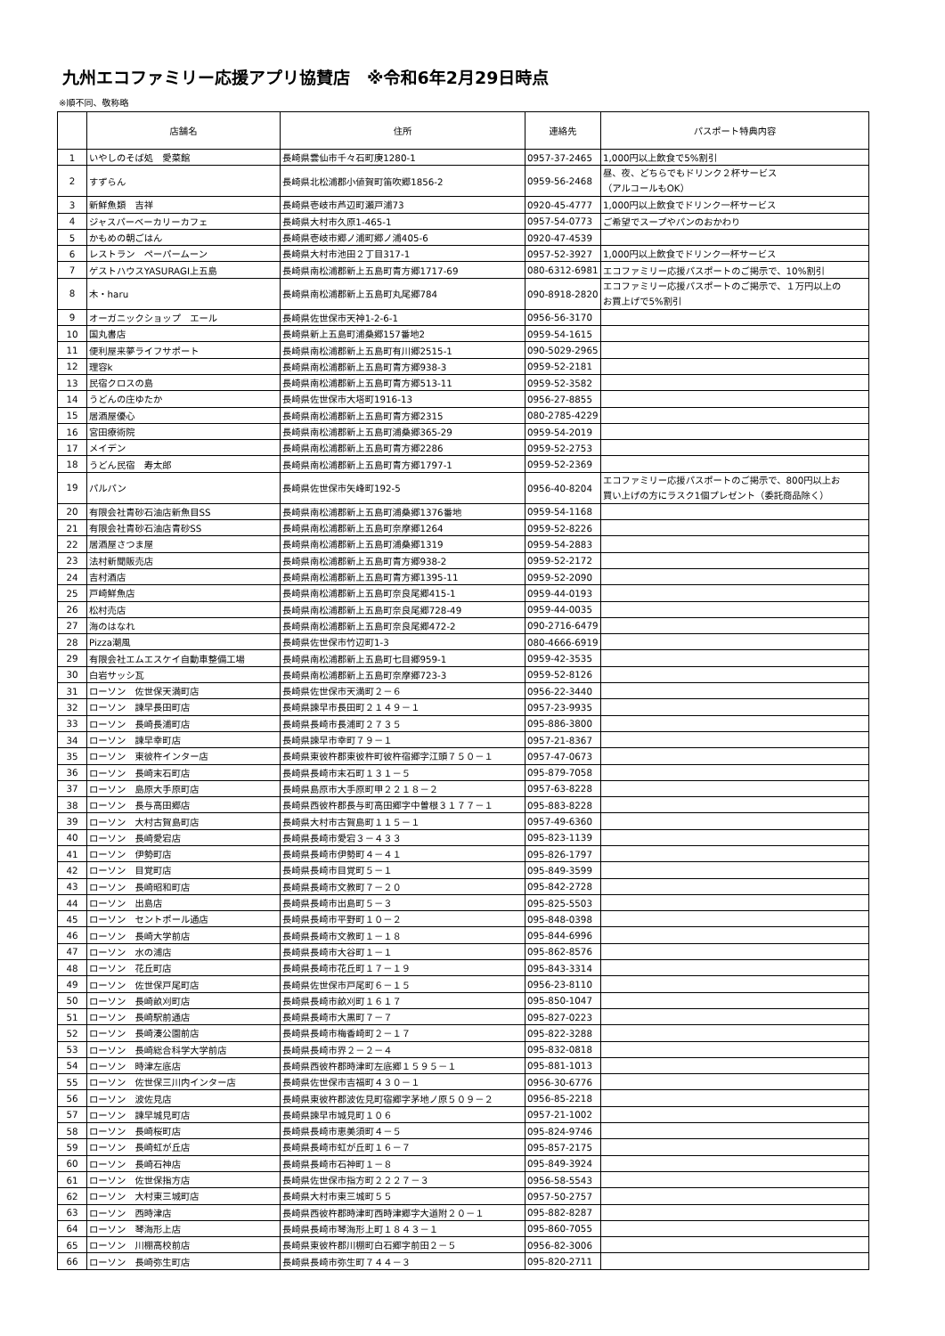九州エコファミリー応援アプリ協賛店　※令和6年2月29日時点
※順不同、敬称略
| | 店舗名 | 住所 | 連絡先 | パスポート特典内容 |
| --- | --- | --- | --- | --- |
| 1 | いやしのそば処 愛菜館 | 長崎県雲仙市千々石町庚1280-1 | 0957-37-2465 | 1,000円以上飲食で5%割引 |
| 2 | すずらん | 長崎県北松浦郡小値賀町笛吹郷1856-2 | 0959-56-2468 | 昼、夜、どちらでもドリンク２杯サービス （アルコールもOK） |
| 3 | 新鮮魚類 吉祥 | 長崎県壱岐市芦辺町瀬戸浦73 | 0920-45-4777 | 1,000円以上飲食でドリンク一杯サービス |
| 4 | ジャスパーベーカリーカフェ | 長崎県大村市久原1-465-1 | 0957-54-0773 | ご希望でスープやパンのおかわり |
| 5 | かもめの朝ごはん | 長崎県壱岐市郷ノ浦町郷ノ浦405-6 | 0920-47-4539 | |
| 6 | レストラン ペーパームーン | 長崎県大村市池田２丁目317-1 | 0957-52-3927 | 1,000円以上飲食でドリンク一杯サービス |
| 7 | ゲストハウスYASURAGI上五島 | 長崎県南松浦郡新上五島町青方郷1717-69 | 080-6312-6981 | エコファミリー応援パスポートのご掲示で、10%割引 |
| 8 | 木・haru | 長崎県南松浦郡新上五島町丸尾郷784 | 090-8918-2820 | エコファミリー応援パスポートのご掲示で、１万円以上の お買上げで5%割引 |
| 9 | オーガニックショップ エール | 長崎県佐世保市天神1-2-6-1 | 0956-56-3170 | |
| 10 | 国丸書店 | 長崎県新上五島町浦桑郷157番地2 | 0959-54-1615 | |
| 11 | 便利屋来夢ライフサポート | 長崎県南松浦郡新上五島町有川郷2515-1 | 090-5029-2965 | |
| 12 | 理容k | 長崎県南松浦郡新上五島町青方郷938-3 | 0959-52-2181 | |
| 13 | 民宿クロスの島 | 長崎県南松浦郡新上五島町青方郷513-11 | 0959-52-3582 | |
| 14 | うどんの庄ゆたか | 長崎県佐世保市大塔町1916-13 | 0956-27-8855 | |
| 15 | 居酒屋優心 | 長崎県南松浦郡新上五島町青方郷2315 | 080-2785-4229 | |
| 16 | 宮田療術院 | 長崎県南松浦郡新上五島町浦桑郷365-29 | 0959-54-2019 | |
| 17 | メイデン | 長崎県南松浦郡新上五島町青方郷2286 | 0959-52-2753 | |
| 18 | うどん民宿 寿太郎 | 長崎県南松浦郡新上五島町青方郷1797-1 | 0959-52-2369 | |
| 19 | パルパン | 長崎県佐世保市矢峰町192-5 | 0956-40-8204 | エコファミリー応援パスポートのご掲示で、800円以上お 買い上げの方にラスク1個プレゼント（委託商品除く） |
| 20 | 有限会社青砂石油店新魚目SS | 長崎県南松浦郡新上五島町浦桑郷1376番地 | 0959-54-1168 | |
| 21 | 有限会社青砂石油店青砂SS | 長崎県南松浦郡新上五島町奈摩郷1264 | 0959-52-8226 | |
| 22 | 居酒屋さつま屋 | 長崎県南松浦郡新上五島町浦桑郷1319 | 0959-54-2883 | |
| 23 | 法村新聞販売店 | 長崎県南松浦郡新上五島町青方郷938-2 | 0959-52-2172 | |
| 24 | 吉村酒店 | 長崎県南松浦郡新上五島町青方郷1395-11 | 0959-52-2090 | |
| 25 | 戸崎鮮魚店 | 長崎県南松浦郡新上五島町奈良尾郷415-1 | 0959-44-0193 | |
| 26 | 松村売店 | 長崎県南松浦郡新上五島町奈良尾郷728-49 | 0959-44-0035 | |
| 27 | 海のはなれ | 長崎県南松浦郡新上五島町奈良尾郷472-2 | 090-2716-6479 | |
| 28 | Pizza潮風 | 長崎県佐世保市竹辺町1-3 | 080-4666-6919 | |
| 29 | 有限会社エムエスケイ自動車整備工場 | 長崎県南松浦郡新上五島町七目郷959-1 | 0959-42-3535 | |
| 30 | 白岩サッシ瓦 | 長崎県南松浦郡新上五島町奈摩郷723-3 | 0959-52-8126 | |
| 31 | ローソン 佐世保天満町店 | 長崎県佐世保市天満町２－６ | 0956-22-3440 | |
| 32 | ローソン 諫早長田町店 | 長崎県諫早市長田町２１４９－１ | 0957-23-9935 | |
| 33 | ローソン 長崎長浦町店 | 長崎県長崎市長浦町２７３５ | 095-886-3800 | |
| 34 | ローソン 諫早幸町店 | 長崎県諫早市幸町７９－１ | 0957-21-8367 | |
| 35 | ローソン 東彼杵インター店 | 長崎県東彼杵郡東彼杵町彼杵宿郷字江頭７５０－１ | 0957-47-0673 | |
| 36 | ローソン 長崎末石町店 | 長崎県長崎市末石町１３１－５ | 095-879-7058 | |
| 37 | ローソン 島原大手原町店 | 長崎県島原市大手原町甲２２１８－２ | 0957-63-8228 | |
| 38 | ローソン 長与高田郷店 | 長崎県西彼杵郡長与町高田郷字中曽根３１７７－１ | 095-883-8228 | |
| 39 | ローソン 大村古賀島町店 | 長崎県大村市古賀島町１１５－１ | 0957-49-6360 | |
| 40 | ローソン 長崎愛宕店 | 長崎県長崎市愛宕３－４３３ | 095-823-1139 | |
| 41 | ローソン 伊勢町店 | 長崎県長崎市伊勢町４－４１ | 095-826-1797 | |
| 42 | ローソン 目覚町店 | 長崎県長崎市目覚町５－１ | 095-849-3599 | |
| 43 | ローソン 長崎昭和町店 | 長崎県長崎市文教町７－２０ | 095-842-2728 | |
| 44 | ローソン 出島店 | 長崎県長崎市出島町５－３ | 095-825-5503 | |
| 45 | ローソン セントポール通店 | 長崎県長崎市平野町１０－２ | 095-848-0398 | |
| 46 | ローソン 長崎大学前店 | 長崎県長崎市文教町１－１８ | 095-844-6996 | |
| 47 | ローソン 水の浦店 | 長崎県長崎市大谷町１－１ | 095-862-8576 | |
| 48 | ローソン 花丘町店 | 長崎県長崎市花丘町１７－１９ | 095-843-3314 | |
| 49 | ローソン 佐世保戸尾町店 | 長崎県佐世保市戸尾町６－１５ | 0956-23-8110 | |
| 50 | ローソン 長崎畝刈町店 | 長崎県長崎市畝刈町１６１７ | 095-850-1047 | |
| 51 | ローソン 長崎駅前通店 | 長崎県長崎市大黒町７－７ | 095-827-0223 | |
| 52 | ローソン 長崎湊公園前店 | 長崎県長崎市梅香崎町２－１７ | 095-822-3288 | |
| 53 | ローソン 長崎総合科学大学前店 | 長崎県長崎市界２－２－４ | 095-832-0818 | |
| 54 | ローソン 時津左底店 | 長崎県西彼杵郡時津町左底郷１５９５－１ | 095-881-1013 | |
| 55 | ローソン 佐世保三川内インター店 | 長崎県佐世保市吉福町４３０－１ | 0956-30-6776 | |
| 56 | ローソン 波佐見店 | 長崎県東彼杵郡波佐見町宿郷字茅地ノ原５０９－２ | 0956-85-2218 | |
| 57 | ローソン 諫早城見町店 | 長崎県諫早市城見町１０６ | 0957-21-1002 | |
| 58 | ローソン 長崎桜町店 | 長崎県長崎市恵美須町４－５ | 095-824-9746 | |
| 59 | ローソン 長崎虹が丘店 | 長崎県長崎市虹が丘町１６－７ | 095-857-2175 | |
| 60 | ローソン 長崎石神店 | 長崎県長崎市石神町１－８ | 095-849-3924 | |
| 61 | ローソン 佐世保指方店 | 長崎県佐世保市指方町２２２７－３ | 0956-58-5543 | |
| 62 | ローソン 大村東三城町店 | 長崎県大村市東三城町５５ | 0957-50-2757 | |
| 63 | ローソン 西時津店 | 長崎県西彼杵郡時津町西時津郷字大道附２０－１ | 095-882-8287 | |
| 64 | ローソン 琴海形上店 | 長崎県長崎市琴海形上町１８４３－１ | 095-860-7055 | |
| 65 | ローソン 川棚高校前店 | 長崎県東彼杵郡川棚町白石郷字前田２－５ | 0956-82-3006 | |
| 66 | ローソン 長崎弥生町店 | 長崎県長崎市弥生町７４４－３ | 095-820-2711 | |